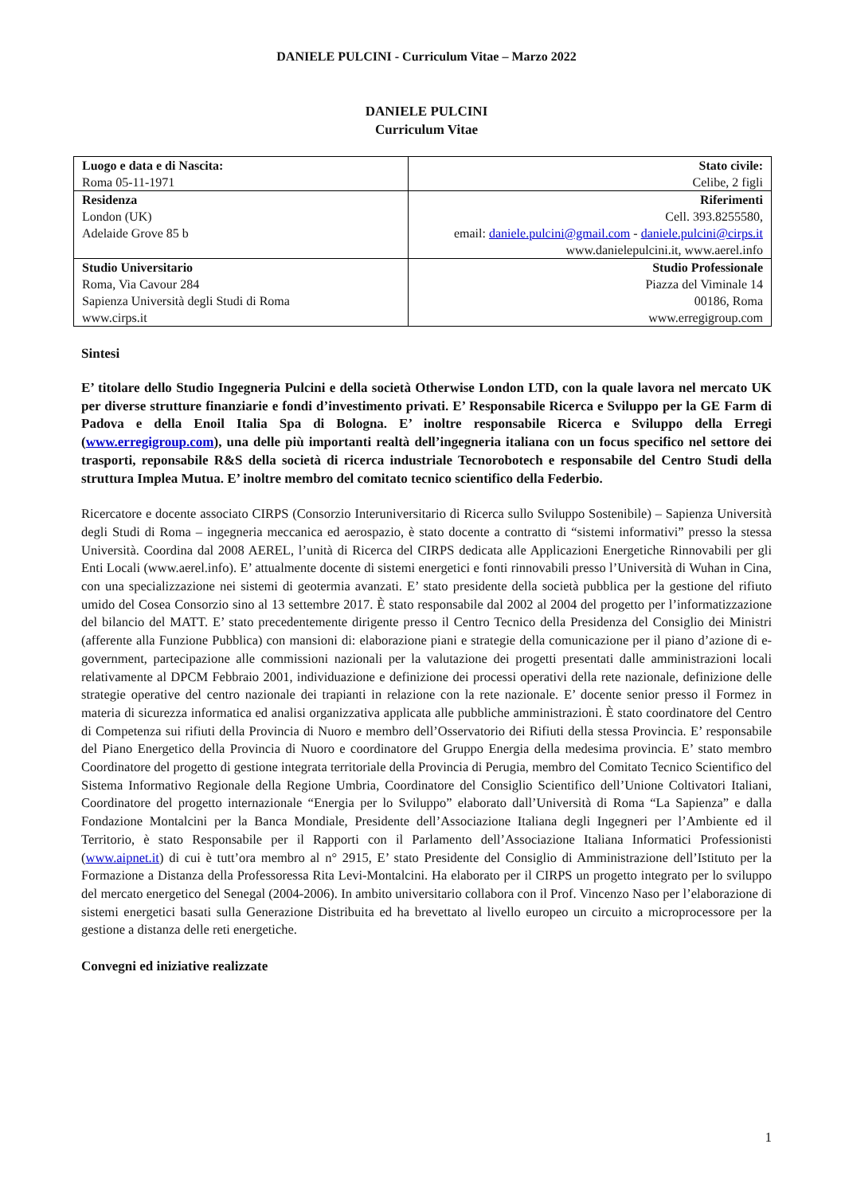DANIELE PULCINI - Curriculum Vitae – Marzo 2022
DANIELE PULCINI
Curriculum Vitae
| Luogo e data e di Nascita: Roma 05-11-1971 | Stato civile: Celibe, 2 figli |
| Residenza London (UK) Adelaide Grove 85 b | Riferimenti Cell. 393.8255580, email: daniele.pulcini@gmail.com - daniele.pulcini@cirps.it www.danielepulcini.it, www.aerel.info |
| Studio Universitario Roma, Via Cavour 284 Sapienza Università degli Studi di Roma www.cirps.it | Studio Professionale Piazza del Viminale 14 00186, Roma www.erregigroup.com |
Sintesi
E’ titolare dello Studio Ingegneria Pulcini e della società Otherwise London LTD, con la quale lavora nel mercato UK per diverse strutture finanziarie e fondi d’investimento privati. E’ Responsabile Ricerca e Sviluppo per la GE Farm di Padova e della Enoil Italia Spa di Bologna. E’ inoltre responsabile Ricerca e Sviluppo della Erregi (www.erregigroup.com), una delle più importanti realtà dell’ingegneria italiana con un focus specifico nel settore dei trasporti, reponsabile R&S della società di ricerca industriale Tecnorobotech e responsabile del Centro Studi della struttura Implea Mutua. E’ inoltre membro del comitato tecnico scientifico della Federbio.
Ricercatore e docente associato CIRPS (Consorzio Interuniversitario di Ricerca sullo Sviluppo Sostenibile) – Sapienza Università degli Studi di Roma – ingegneria meccanica ed aerospazio, è stato docente a contratto di “sistemi informativi” presso la stessa Università. Coordina dal 2008 AEREL, l’unità di Ricerca del CIRPS dedicata alle Applicazioni Energetiche Rinnovabili per gli Enti Locali (www.aerel.info). E’ attualmente docente di sistemi energetici e fonti rinnovabili presso l’Università di Wuhan in Cina, con una specializzazione nei sistemi di geotermia avanzati. E’ stato presidente della società pubblica per la gestione del rifiuto umido del Cosea Consorzio sino al 13 settembre 2017. È stato responsabile dal 2002 al 2004 del progetto per l’informatizzazione del bilancio del MATT. E’ stato precedentemente dirigente presso il Centro Tecnico della Presidenza del Consiglio dei Ministri (afferente alla Funzione Pubblica) con mansioni di: elaborazione piani e strategie della comunicazione per il piano d’azione di e-government, partecipazione alle commissioni nazionali per la valutazione dei progetti presentati dalle amministrazioni locali relativamente al DPCM Febbraio 2001, individuazione e definizione dei processi operativi della rete nazionale, definizione delle strategie operative del centro nazionale dei trapianti in relazione con la rete nazionale. E’ docente senior presso il Formez in materia di sicurezza informatica ed analisi organizzativa applicata alle pubbliche amministrazioni. È stato coordinatore del Centro di Competenza sui rifiuti della Provincia di Nuoro e membro dell’Osservatorio dei Rifiuti della stessa Provincia. E’ responsabile del Piano Energetico della Provincia di Nuoro e coordinatore del Gruppo Energia della medesima provincia. E’ stato membro Coordinatore del progetto di gestione integrata territoriale della Provincia di Perugia, membro del Comitato Tecnico Scientifico del Sistema Informativo Regionale della Regione Umbria, Coordinatore del Consiglio Scientifico dell’Unione Coltivatori Italiani, Coordinatore del progetto internazionale “Energia per lo Sviluppo” elaborato dall’Università di Roma “La Sapienza” e dalla Fondazione Montalcini per la Banca Mondiale, Presidente dell’Associazione Italiana degli Ingegneri per l’Ambiente ed il Territorio, è stato Responsabile per il Rapporti con il Parlamento dell’Associazione Italiana Informatici Professionisti (www.aipnet.it) di cui è tutt’ora membro al n° 2915, E’ stato Presidente del Consiglio di Amministrazione dell’Istituto per la Formazione a Distanza della Professoressa Rita Levi-Montalcini. Ha elaborato per il CIRPS un progetto integrato per lo sviluppo del mercato energetico del Senegal (2004-2006). In ambito universitario collabora con il Prof. Vincenzo Naso per l’elaborazione di sistemi energetici basati sulla Generazione Distribuita ed ha brevettato al livello europeo un circuito a microprocessore per la gestione a distanza delle reti energetiche.
Convegni ed iniziative realizzate
1